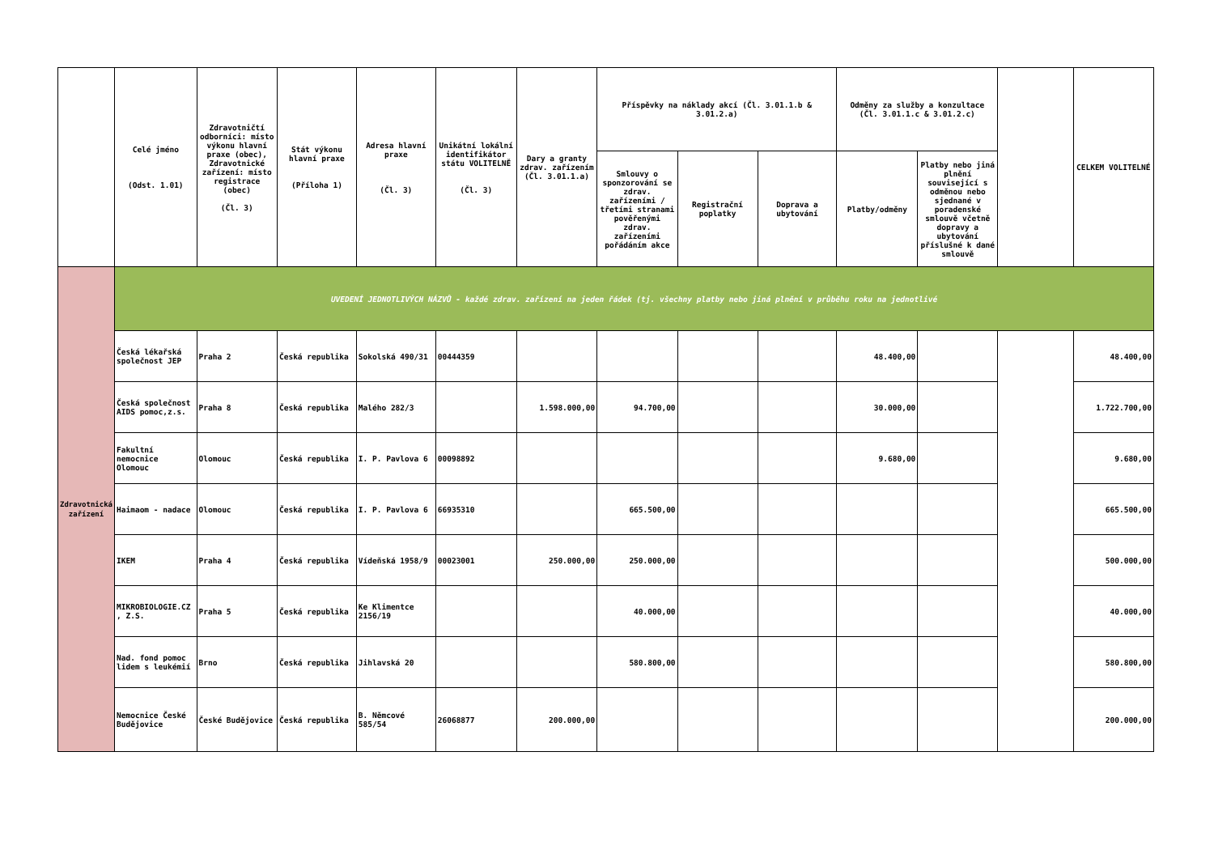| | Celé jméno (Odst. 1.01) | Zdravotničtí odborníci: místo výkonu hlavní praxe (obec), Zdravotnické zařízení: místo registrace (obec) (Čl. 3) | Stát výkonu hlavní praxe (Příloha 1) | Adresa hlavní praxe (Čl. 3) | Unikátní lokální identifikátor státu VOLITELNĚ (Čl. 3) | Dary a granty zdrav. zařízením (Čl. 3.01.1.a) | Příspěvky na náklady akcí (Čl. 3.01.1.b & 3.01.2.a) | | | Odměny za služby a konzultace (Čl. 3.01.1.c & 3.01.2.c) | | | CELKEM VOLITELNÉ |
| --- | --- | --- | --- | --- | --- | --- | --- | --- | --- | --- | --- | --- | --- |
| | | | | | | | Smlouvy o sponzorování se zdrav. zařízeními / třetími stranami pověřenými zdrav. zařízeními pořádáním akce | Registrační poplatky | Doprava a ubytování | Platby/odměny | Platby nebo jiná plnění související s odměnou nebo sjednané v poradenské smlouvě včetně dopravy a ubytování příslušné k dané smlouvě | | |
| Zdravotnická zařízení | UVEDENÍ JEDNOTLIVÝCH NÁZVŮ - každé zdrav. zařízení na jeden řádek (tj. všechny platby nebo jiná plnění v průběhu roku na jednotlivé | | | | | | | | | | | | |
| | Česká lékařská společnost JEP | Praha 2 | Česká republika | Sokolská 490/31 | 00444359 | | | | | 48.400,00 | | | 48.400,00 |
| | Česká společnost AIDS pomoc,z.s. | Praha 8 | Česká republika | Malého 282/3 | | 1.598.000,00 | 94.700,00 | | | 30.000,00 | | | 1.722.700,00 |
| | Fakultní nemocnice Olomouc | Olomouc | Česká republika | I. P. Pavlova 6 | 00098892 | | | | | 9.680,00 | | | 9.680,00 |
| | Haimaom - nadace | Olomouc | Česká republika | I. P. Pavlova 6 | 66935310 | | 665.500,00 | | | | | | 665.500,00 |
| | IKEM | Praha 4 | Česká republika | Vídeňská 1958/9 | 00023001 | 250.000,00 | 250.000,00 | | | | | | 500.000,00 |
| | MIKROBIOLOGIE.CZ , Z.S. | Praha 5 | Česká republika | Ke Klimentce 2156/19 | | | 40.000,00 | | | | | | 40.000,00 |
| | Nad. fond pomoc lidem s leukémií | Brno | Česká republika | Jihlavská 20 | | | 580.800,00 | | | | | | 580.800,00 |
| | Nemocnice České Budějovice | České Budějovice | Česká republika | B. Němcové 585/54 | 26068877 | 200.000,00 | | | | | | | 200.000,00 |